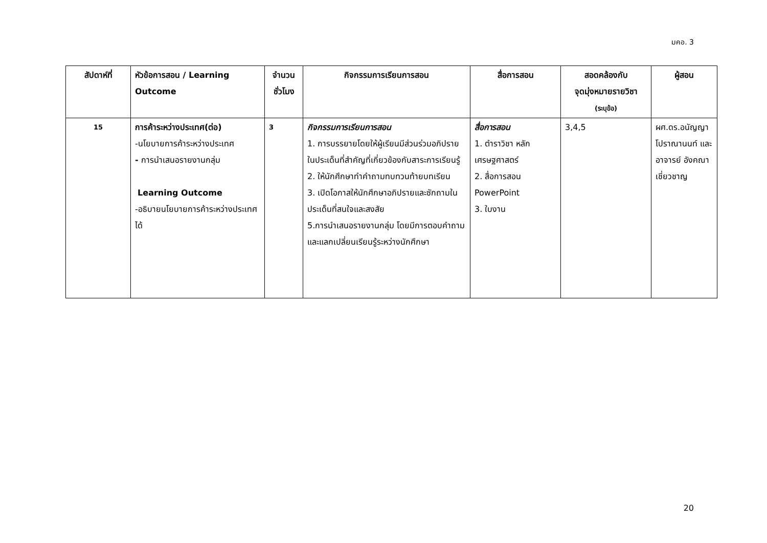มคอ. 3
| สัปดาห์ที่ | หัวข้อการสอน / Learning Outcome | จำนวน ชั่วโมง | กิจกรรมการเรียนการสอน | สื่อการสอน | สอดคล้องกับ จุดมุ่งหมายรายวิชา (ระบุข้อ) | ผู้สอน |
| --- | --- | --- | --- | --- | --- | --- |
| 15 | การค้าระหว่างประเทศ(ต่อ) -นโยบายการค้าระหว่างประเทศ - การนำเสนอรายงานกลุ่ม Learning Outcome -อธิบายนโยบายการค้าระหว่างประเทศได้ | 3 | กิจกรรมการเรียนการสอน 1. การบรรยายโดยให้ผู้เรียนมีส่วนร่วมอภิปรายในประเด็นที่สำคัญที่เกี่ยวข้องกับสาระการเรียนรู้ 2. ให้นักศึกษาทำคำถามทบทวนท้ายบทเรียน 3. เปิดโอกาสให้นักศึกษาอภิปรายและซักถามในประเด็นที่สนใจและสงสัย 5.การนำเสนอรายงานกลุ่ม โดยมีการตอบคำถามและแลกเปลี่ยนเรียนรู้ระหว่างนักศึกษา | สื่อการสอน 1. ตำราวิชา หลักเศรษฐศาสตร์ 2. สื่อการสอน PowerPoint 3. ใบงาน | 3,4,5 | ผศ.ดร.อนัญญา โปราณานนท์ และอาจารย์ อังคณา เชี่ยวชาญ |
20